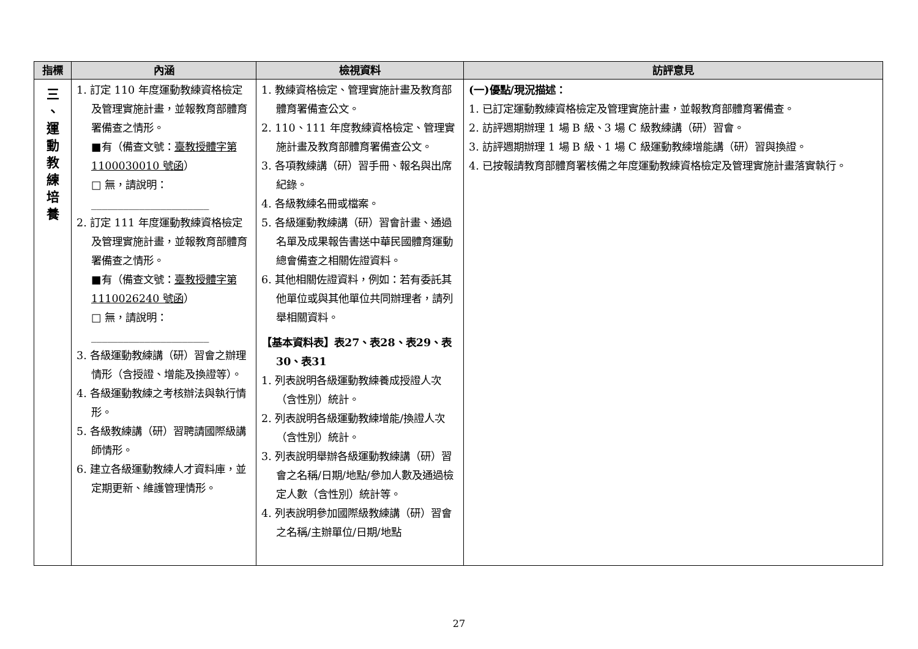| 指標 | 內涵 | 檢視資料 | 訪評意見 |
| --- | --- | --- | --- |
| 三 、 運 動 教 練 培 養 | 1. 訂定 110 年度運動教練資格檢定及管理實施計畫，並報教育部體育署備查之情形。 ■有（備查文號： 臺教授體字第 1100030010 號函 ） □ 無，請說明： ______________________ 2. 訂定 111 年度運動教練資格檢定及管理實施計畫，並報教育部體育署備查之情形。 ■有（備查文號： 臺教授體字第 1110026240 號函 ） □ 無，請說明： ______________________ 3. 各級運動教練講（研）習會之辦理情形（含授證、增能及換證等）。 4. 各級運動教練之考核辦法與執行情形。 5. 各級教練講（研）習聘請國際級講師情形。 6. 建立各級運動教練人才資料庫，並定期更新、維護管理情形。 | 1. 教練資格檢定、管理實施計畫及教育部體育署備查公文。 2. 110、111 年度教練資格檢定、管理實施計畫及教育部體育署備查公文。 3. 各項教練講（研）習手冊、報名與出席紀錄。 4. 各級教練名冊或檔案。 5. 各級運動教練講（研）習會計畫、通過名單及成果報告書送中華民國體育運動總會備查之相關佐證資料。 6. 其他相關佐證資料，例如：若有委託其他單位或與其他單位共同辦理者，請列舉相關資料。 【基本資料表】表27、表28、表29、表30、表31 1. 列表說明各級運動教練養成授證人次（含性別）統計。 2. 列表說明各級運動教練增能/換證人次（含性別）統計。 3. 列表說明舉辦各級運動教練講（研）習會之名稱/日期/地點/參加人數及通過檢定人數（含性別）統計等。 4. 列表說明參加國際級教練講（研）習會之名稱/主辦單位/日期/地點 | (一)優點/現況描述： 1. 已訂定運動教練資格檢定及管理實施計畫，並報教育部體育署備查。 2. 訪評週期辦理 1 場 B 級、3 場 C 級教練講（研）習會。 3. 訪評週期辦理 1 場 B 級、1 場 C 級運動教練增能講（研）習與換證。 4. 已按報請教育部體育署核備之年度運動教練資格檢定及管理實施計畫落實執行。 |
27